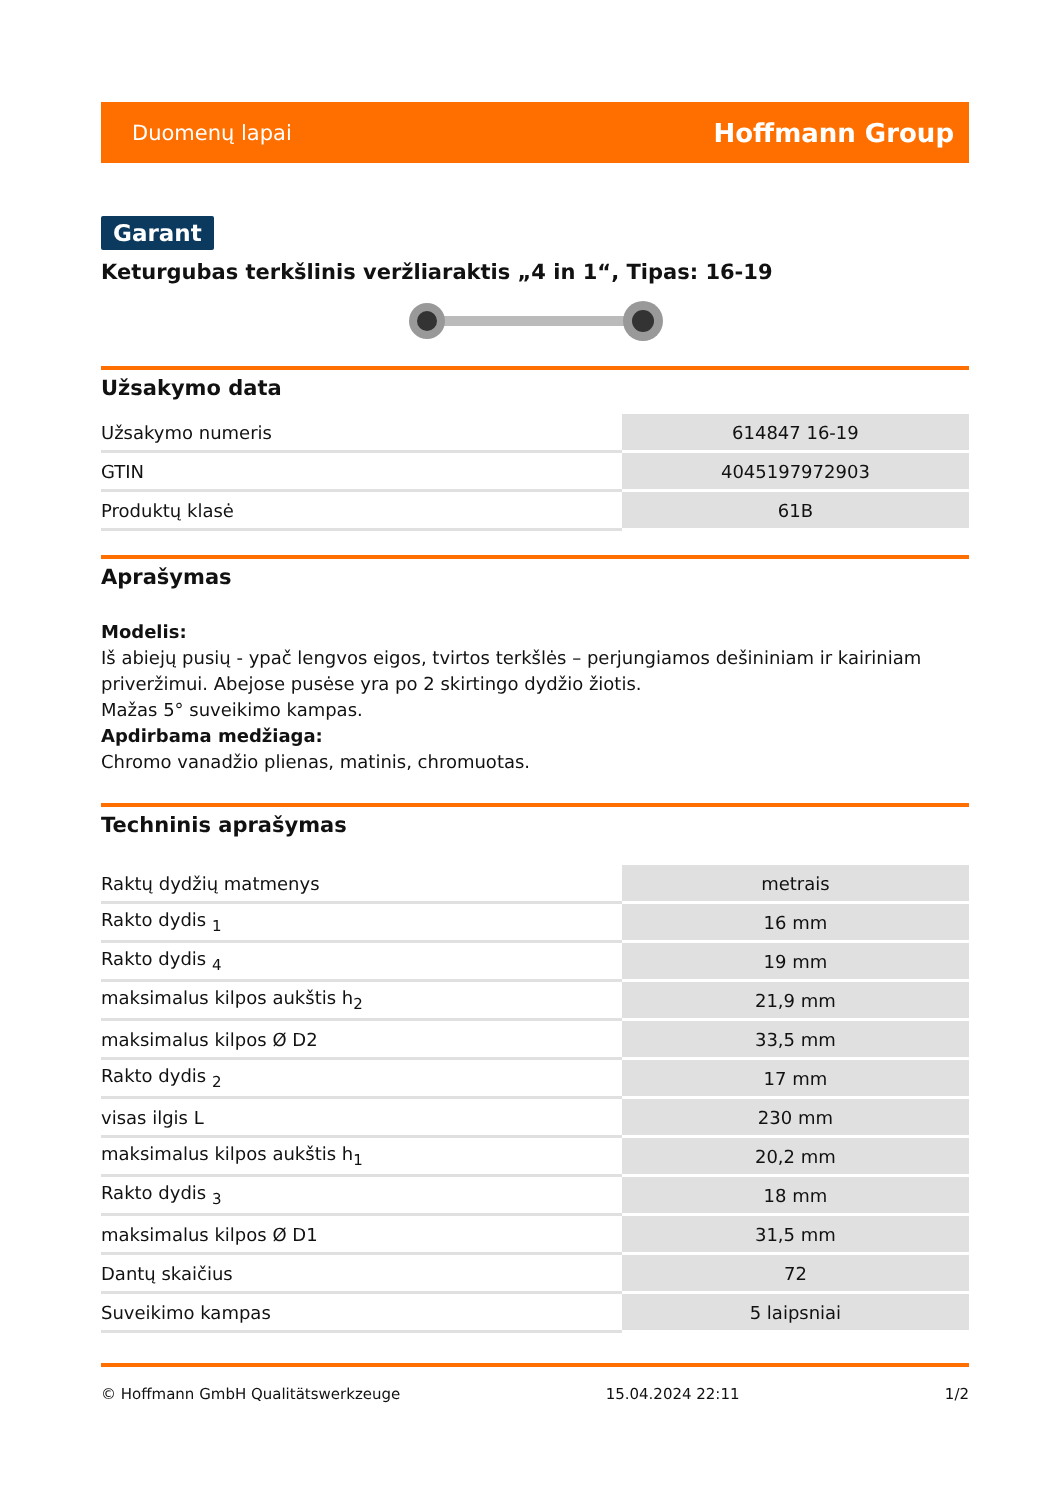Duomenų lapai Hoffmann Group
Garant
Keturgubas terkšlinis veržliaraktis „4 in 1“, Tipas: 16-19
Užsakymo data
| Užsakymo numeris | 614847 16-19 |
| GTIN | 4045197972903 |
| Produktų klasė | 61B |
Aprašymas
Modelis:
Iš abiejų pusių - ypač lengvos eigos, tvirtos terkšlės – perjungiamos dešininiam ir kairiniam priveržimui. Abejose pusėse yra po 2 skirtingo dydžio žiotis.
Mažas 5° suveikimo kampas.
Apdirbama medžiaga:
Chromo vanadžio plienas, matinis, chromuotas.
Techninis aprašymas
| Raktų dydžių matmenys | metrais |
| Rakto dydis <sub>1</sub> | 16 mm |
| Rakto dydis <sub>4</sub> | 19 mm |
| maksimalus kilpos aukštis h<sub>2</sub> | 21,9 mm |
| maksimalus kilpos Ø D2 | 33,5 mm |
| Rakto dydis <sub>2</sub> | 17 mm |
| visas ilgis L | 230 mm |
| maksimalus kilpos aukštis h<sub>1</sub> | 20,2 mm |
| Rakto dydis <sub>3</sub> | 18 mm |
| maksimalus kilpos Ø D1 | 31,5 mm |
| Dantų skaičius | 72 |
| Suveikimo kampas | 5 laipsniai |
© Hoffmann GmbH Qualitätswerkzeuge 15.04.2024 22:11 1/2